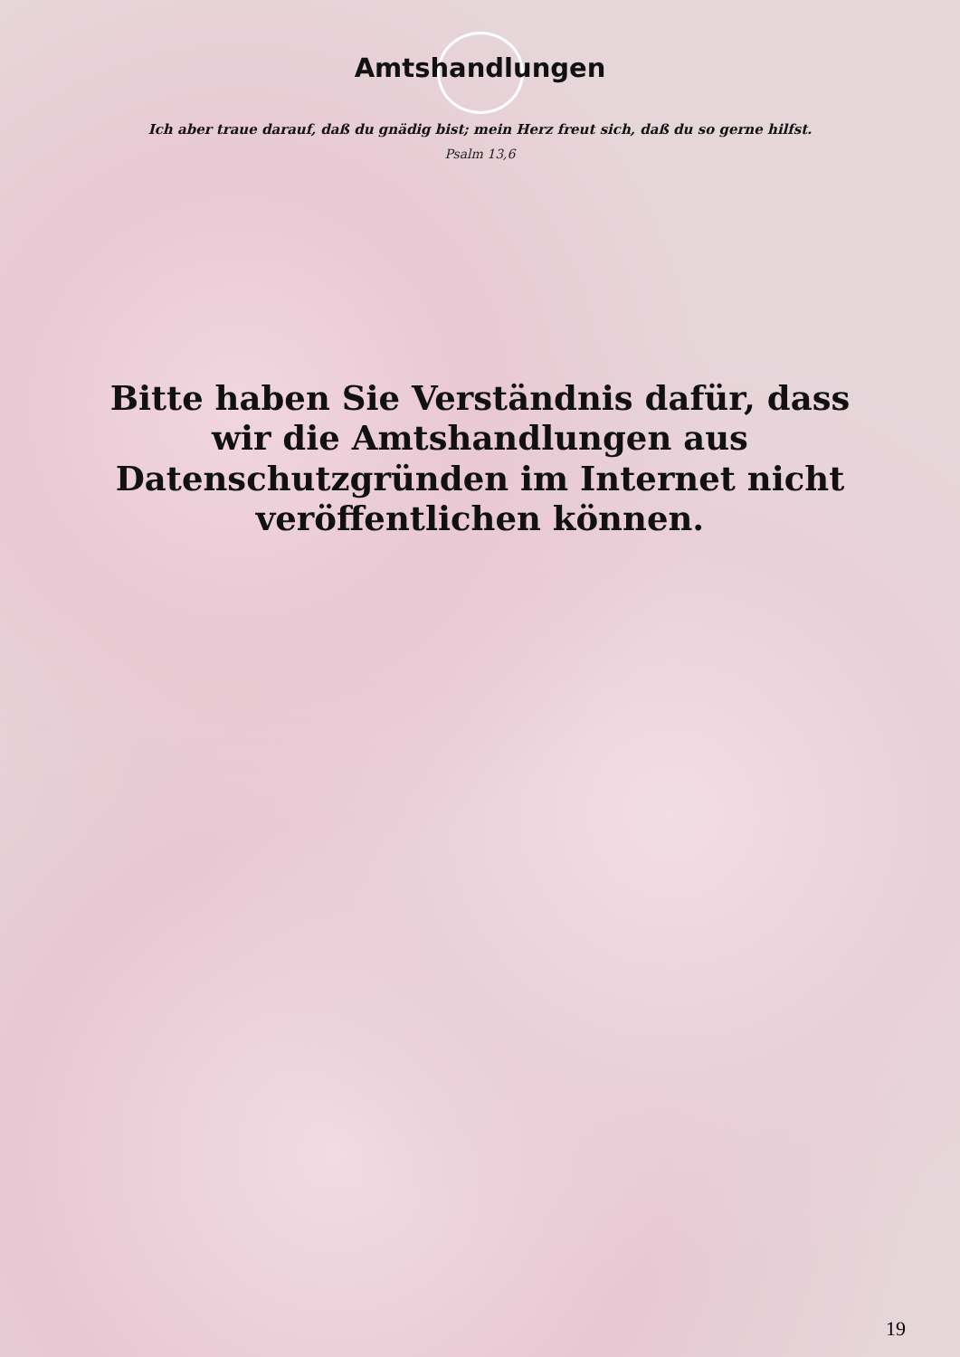Amtshandlungen
Ich aber traue darauf, daß du gnädig bist; mein Herz freut sich, daß du so gerne hilfst.
Psalm 13,6
Bitte haben Sie Verständnis dafür, dass wir die Amtshandlungen aus Datenschutzgründen im Internet nicht veröffentlichen können.
19